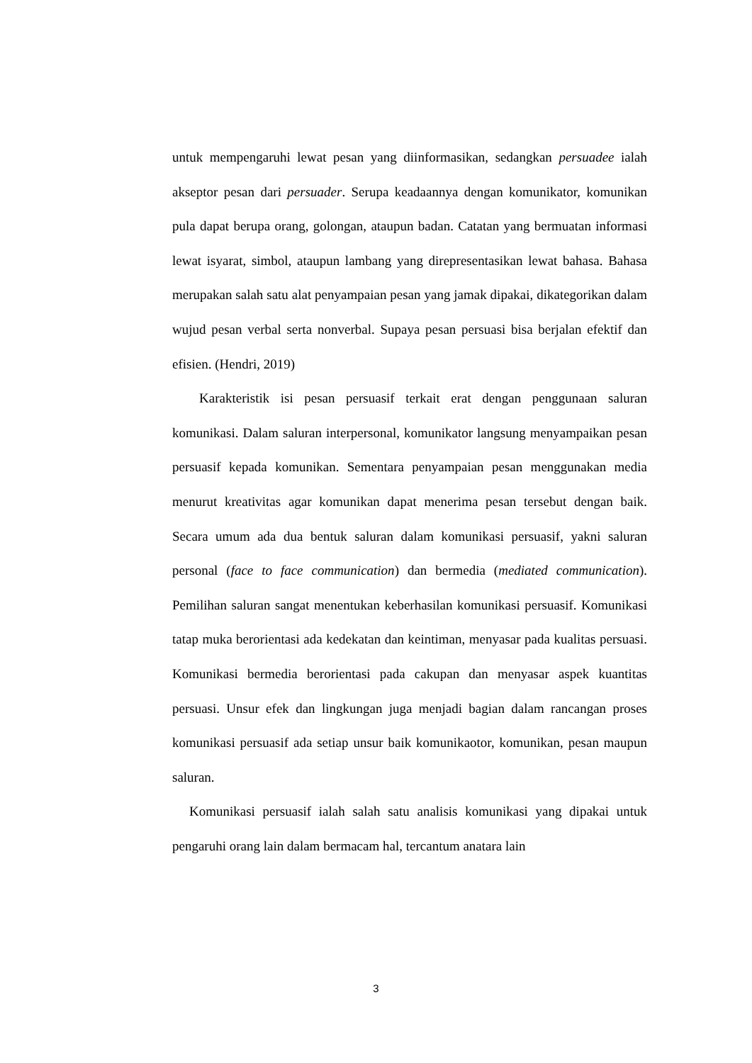untuk mempengaruhi lewat pesan yang diinformasikan, sedangkan persuadee ialah akseptor pesan dari persuader. Serupa keadaannya dengan komunikator, komunikan pula dapat berupa orang, golongan, ataupun badan. Catatan yang bermuatan informasi lewat isyarat, simbol, ataupun lambang yang direpresentasikan lewat bahasa. Bahasa merupakan salah satu alat penyampaian pesan yang jamak dipakai, dikategorikan dalam wujud pesan verbal serta nonverbal. Supaya pesan persuasi bisa berjalan efektif dan efisien. (Hendri, 2019)
Karakteristik isi pesan persuasif terkait erat dengan penggunaan saluran komunikasi. Dalam saluran interpersonal, komunikator langsung menyampaikan pesan persuasif kepada komunikan. Sementara penyampaian pesan menggunakan media menurut kreativitas agar komunikan dapat menerima pesan tersebut dengan baik. Secara umum ada dua bentuk saluran dalam komunikasi persuasif, yakni saluran personal (face to face communication) dan bermedia (mediated communication). Pemilihan saluran sangat menentukan keberhasilan komunikasi persuasif. Komunikasi tatap muka berorientasi ada kedekatan dan keintiman, menyasar pada kualitas persuasi. Komunikasi bermedia berorientasi pada cakupan dan menyasar aspek kuantitas persuasi. Unsur efek dan lingkungan juga menjadi bagian dalam rancangan proses komunikasi persuasif ada setiap unsur baik komunikaotor, komunikan, pesan maupun saluran.
Komunikasi persuasif ialah salah satu analisis komunikasi yang dipakai untuk pengaruhi orang lain dalam bermacam hal, tercantum anatara lain
3